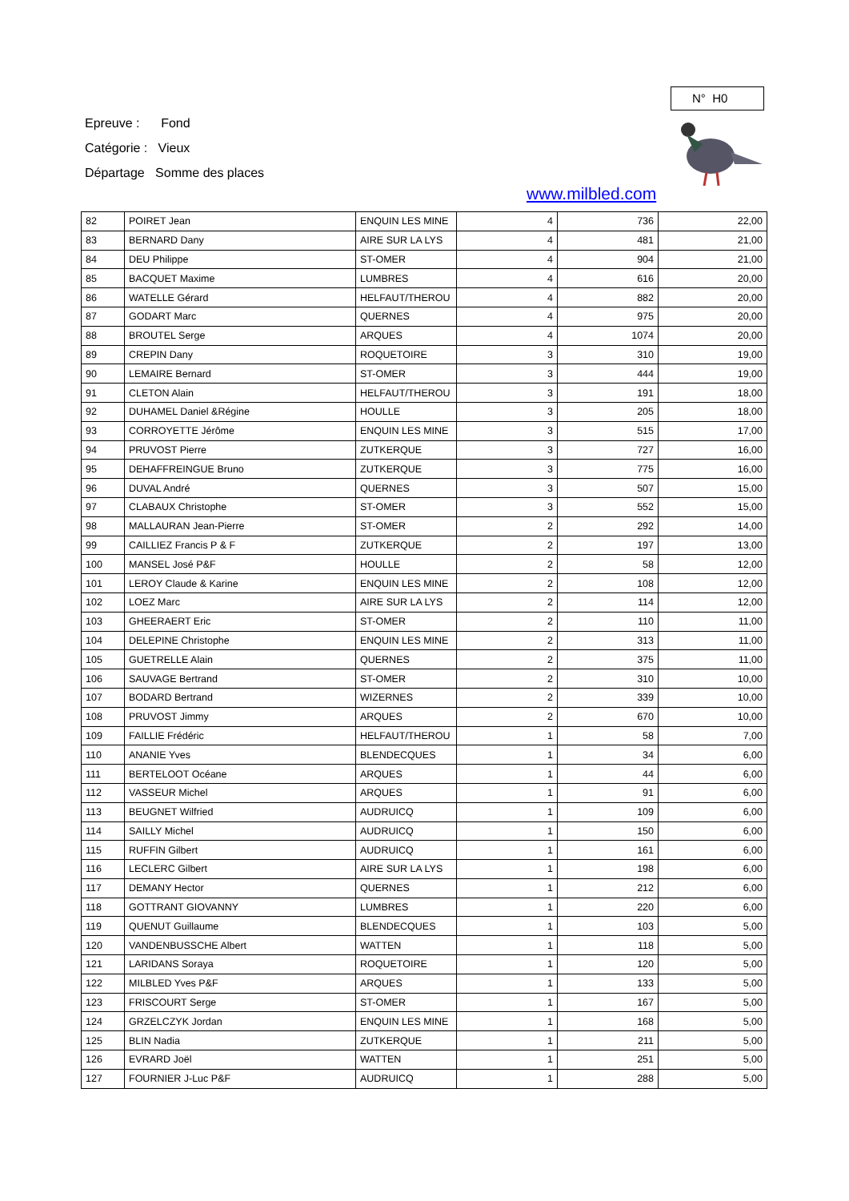Epreuve : Fond
Catégorie : Vieux
Départage Somme des places
N° H0
www.milbled.com
| 82 | POIRET Jean | ENQUIN LES MINE | 4 | 736 | 22,00 |
| 83 | BERNARD Dany | AIRE SUR LA LYS | 4 | 481 | 21,00 |
| 84 | DEU Philippe | ST-OMER | 4 | 904 | 21,00 |
| 85 | BACQUET Maxime | LUMBRES | 4 | 616 | 20,00 |
| 86 | WATELLE Gérard | HELFAUT/THEROU | 4 | 882 | 20,00 |
| 87 | GODART Marc | QUERNES | 4 | 975 | 20,00 |
| 88 | BROUTEL Serge | ARQUES | 4 | 1074 | 20,00 |
| 89 | CREPIN Dany | ROQUETOIRE | 3 | 310 | 19,00 |
| 90 | LEMAIRE Bernard | ST-OMER | 3 | 444 | 19,00 |
| 91 | CLETON Alain | HELFAUT/THEROU | 3 | 191 | 18,00 |
| 92 | DUHAMEL Daniel &Régine | HOULLE | 3 | 205 | 18,00 |
| 93 | CORROYETTE Jérôme | ENQUIN LES MINE | 3 | 515 | 17,00 |
| 94 | PRUVOST Pierre | ZUTKERQUE | 3 | 727 | 16,00 |
| 95 | DEHAFFREINGUE Bruno | ZUTKERQUE | 3 | 775 | 16,00 |
| 96 | DUVAL André | QUERNES | 3 | 507 | 15,00 |
| 97 | CLABAUX Christophe | ST-OMER | 3 | 552 | 15,00 |
| 98 | MALLAURAN Jean-Pierre | ST-OMER | 2 | 292 | 14,00 |
| 99 | CAILLIEZ Francis P & F | ZUTKERQUE | 2 | 197 | 13,00 |
| 100 | MANSEL José P&F | HOULLE | 2 | 58 | 12,00 |
| 101 | LEROY Claude & Karine | ENQUIN LES MINE | 2 | 108 | 12,00 |
| 102 | LOEZ Marc | AIRE SUR LA LYS | 2 | 114 | 12,00 |
| 103 | GHEERAERT Eric | ST-OMER | 2 | 110 | 11,00 |
| 104 | DELEPINE Christophe | ENQUIN LES MINE | 2 | 313 | 11,00 |
| 105 | GUETRELLE Alain | QUERNES | 2 | 375 | 11,00 |
| 106 | SAUVAGE Bertrand | ST-OMER | 2 | 310 | 10,00 |
| 107 | BODARD Bertrand | WIZERNES | 2 | 339 | 10,00 |
| 108 | PRUVOST Jimmy | ARQUES | 2 | 670 | 10,00 |
| 109 | FAILLIE Frédéric | HELFAUT/THEROU | 1 | 58 | 7,00 |
| 110 | ANANIE Yves | BLENDECQUES | 1 | 34 | 6,00 |
| 111 | BERTELOOT Océane | ARQUES | 1 | 44 | 6,00 |
| 112 | VASSEUR Michel | ARQUES | 1 | 91 | 6,00 |
| 113 | BEUGNET Wilfried | AUDRUICQ | 1 | 109 | 6,00 |
| 114 | SAILLY Michel | AUDRUICQ | 1 | 150 | 6,00 |
| 115 | RUFFIN Gilbert | AUDRUICQ | 1 | 161 | 6,00 |
| 116 | LECLERC Gilbert | AIRE SUR LA LYS | 1 | 198 | 6,00 |
| 117 | DEMANY Hector | QUERNES | 1 | 212 | 6,00 |
| 118 | GOTTRANT GIOVANNY | LUMBRES | 1 | 220 | 6,00 |
| 119 | QUENUT Guillaume | BLENDECQUES | 1 | 103 | 5,00 |
| 120 | VANDENBUSSCHE Albert | WATTEN | 1 | 118 | 5,00 |
| 121 | LARIDANS Soraya | ROQUETOIRE | 1 | 120 | 5,00 |
| 122 | MILBLED Yves P&F | ARQUES | 1 | 133 | 5,00 |
| 123 | FRISCOURT Serge | ST-OMER | 1 | 167 | 5,00 |
| 124 | GRZELCZYK Jordan | ENQUIN LES MINE | 1 | 168 | 5,00 |
| 125 | BLIN Nadia | ZUTKERQUE | 1 | 211 | 5,00 |
| 126 | EVRARD Joël | WATTEN | 1 | 251 | 5,00 |
| 127 | FOURNIER J-Luc P&F | AUDRUICQ | 1 | 288 | 5,00 |